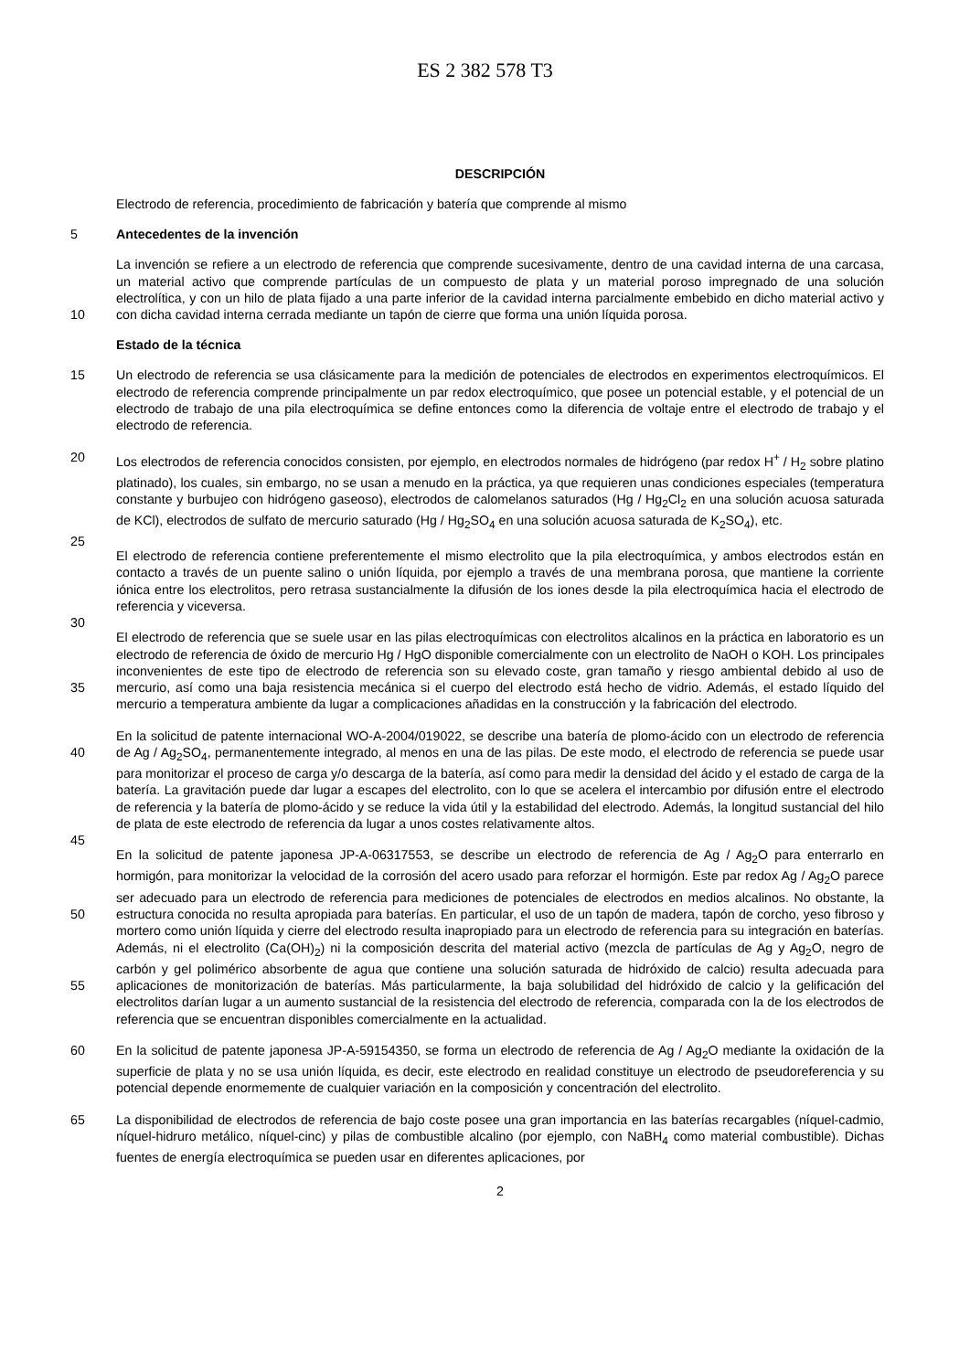ES 2 382 578 T3
DESCRIPCIÓN
Electrodo de referencia, procedimiento de fabricación y batería que comprende al mismo
5 Antecedentes de la invención
La invención se refiere a un electrodo de referencia que comprende sucesivamente, dentro de una cavidad interna de una carcasa, un material activo que comprende partículas de un compuesto de plata y un material poroso impregnado de una solución electrolítica, y con un hilo de plata fijado a una parte inferior de la cavidad interna 10 parcialmente embebido en dicho material activo y con dicha cavidad interna cerrada mediante un tapón de cierre que forma una unión líquida porosa.
Estado de la técnica
15 Un electrodo de referencia se usa clásicamente para la medición de potenciales de electrodos en experimentos electroquímicos. El electrodo de referencia comprende principalmente un par redox electroquímico, que posee un potencial estable, y el potencial de un electrodo de trabajo de una pila electroquímica se define entonces como la diferencia de voltaje entre el electrodo de trabajo y el electrodo de referencia.
20 Los electrodos de referencia conocidos consisten, por ejemplo, en electrodos normales de hidrógeno (par redox H<sup>+</sup> / H<sub>2</sub> sobre platino platinado), los cuales, sin embargo, no se usan a menudo en la práctica, ya que requieren unas condiciones especiales (temperatura constante y burbujeo con hidrógeno gaseoso), electrodos de calomelanos saturados (Hg / Hg<sub>2</sub>Cl<sub>2</sub> en una solución acuosa saturada de KCl), electrodos de sulfato de mercurio saturado (Hg / Hg<sub>2</sub>SO<sub>4</sub> en una solución acuosa saturada de K<sub>2</sub>SO<sub>4</sub>), etc.
25
El electrodo de referencia contiene preferentemente el mismo electrolito que la pila electroquímica, y ambos electrodos están en contacto a través de un puente salino o unión líquida, por ejemplo a través de una membrana porosa, que mantiene la corriente iónica entre los electrolitos, pero retrasa sustancialmente la difusión de los iones desde la pila electroquímica hacia el electrodo de referencia y viceversa.
30
El electrodo de referencia que se suele usar en las pilas electroquímicas con electrolitos alcalinos en la práctica en laboratorio es un electrodo de referencia de óxido de mercurio Hg / HgO disponible comercialmente con un electrolito de NaOH o KOH. Los principales inconvenientes de este tipo de electrodo de referencia son su elevado coste, gran tamaño y riesgo ambiental debido al uso de mercurio, así como una baja resistencia mecánica si el 35 cuerpo del electrodo está hecho de vidrio. Además, el estado líquido del mercurio a temperatura ambiente da lugar a complicaciones añadidas en la construcción y la fabricación del electrodo.
En la solicitud de patente internacional WO-A-2004/019022, se describe una batería de plomo-ácido con un electrodo de referencia de Ag / Ag<sub>2</sub>SO<sub>4</sub>, permanentemente integrado, al menos en una de las pilas. De este modo, el 40 electrodo de referencia se puede usar para monitorizar el proceso de carga y/o descarga de la batería, así como para medir la densidad del ácido y el estado de carga de la batería. La gravitación puede dar lugar a escapes del electrolito, con lo que se acelera el intercambio por difusión entre el electrodo de referencia y la batería de plomo-ácido y se reduce la vida útil y la estabilidad del electrodo. Además, la longitud sustancial del hilo de plata de este electrodo de referencia da lugar a unos costes relativamente altos.
45
En la solicitud de patente japonesa JP-A-06317553, se describe un electrodo de referencia de Ag / Ag<sub>2</sub>O para enterrarlo en hormigón, para monitorizar la velocidad de la corrosión del acero usado para reforzar el hormigón. Este par redox Ag / Ag<sub>2</sub>O parece ser adecuado para un electrodo de referencia para mediciones de potenciales de electrodos en medios alcalinos. No obstante, la estructura conocida no resulta apropiada para baterías. En 50 particular, el uso de un tapón de madera, tapón de corcho, yeso fibroso y mortero como unión líquida y cierre del electrodo resulta inapropiado para un electrodo de referencia para su integración en baterías. Además, ni el electrolito (Ca(OH)<sub>2</sub>) ni la composición descrita del material activo (mezcla de partículas de Ag y Ag<sub>2</sub>O, negro de carbón y gel polimérico absorbente de agua que contiene una solución saturada de hidróxido de calcio) resulta adecuada para aplicaciones de monitorización de baterías. Más particularmente, la baja solubilidad del hidróxido de 55 calcio y la gelificación del electrolitos darían lugar a un aumento sustancial de la resistencia del electrodo de referencia, comparada con la de los electrodos de referencia que se encuentran disponibles comercialmente en la actualidad.
En la solicitud de patente japonesa JP-A-59154350, se forma un electrodo de referencia de Ag / Ag<sub>2</sub>O mediante la 60 oxidación de la superficie de plata y no se usa unión líquida, es decir, este electrodo en realidad constituye un electrodo de pseudoreferencia y su potencial depende enormemente de cualquier variación en la composición y concentración del electrolito.
La disponibilidad de electrodos de referencia de bajo coste posee una gran importancia en las baterías recargables 65 (níquel-cadmio, níquel-hidruro metálico, níquel-cinc) y pilas de combustible alcalino (por ejemplo, con NaBH<sub>4</sub> como material combustible). Dichas fuentes de energía electroquímica se pueden usar en diferentes aplicaciones, por
2